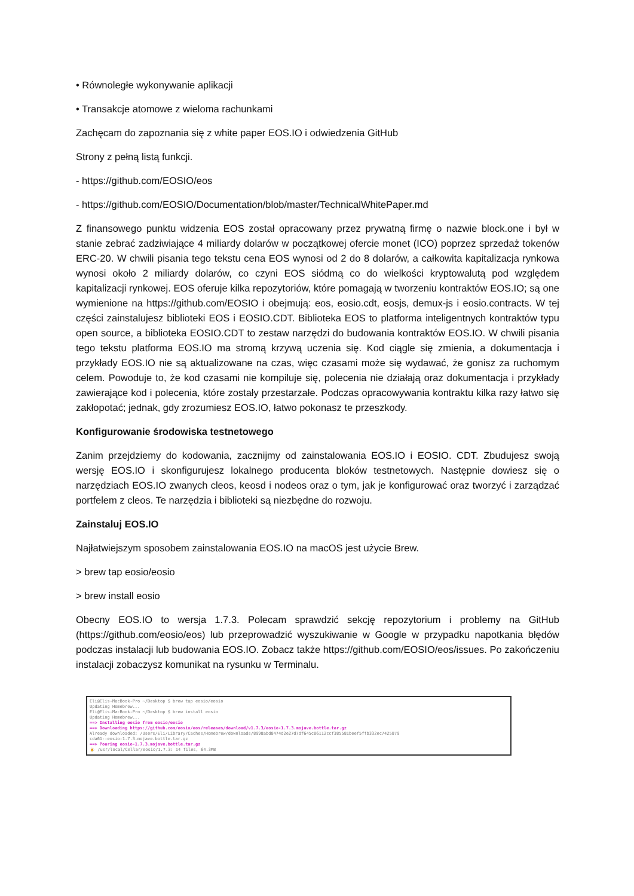• Równoległe wykonywanie aplikacji
• Transakcje atomowe z wieloma rachunkami
Zachęcam do zapoznania się z white paper EOS.IO i odwiedzenia GitHub
Strony z pełną listą funkcji.
- https://github.com/EOSIO/eos
- https://github.com/EOSIO/Documentation/blob/master/TechnicalWhitePaper.md
Z finansowego punktu widzenia EOS został opracowany przez prywatną firmę o nazwie block.one i był w stanie zebrać zadziwiające 4 miliardy dolarów w początkowej ofercie monet (ICO) poprzez sprzedaż tokenów ERC-20. W chwili pisania tego tekstu cena EOS wynosi od 2 do 8 dolarów, a całkowita kapitalizacja rynkowa wynosi około 2 miliardy dolarów, co czyni EOS siódmą co do wielkości kryptowalutą pod względem kapitalizacji rynkowej. EOS oferuje kilka repozytoriów, które pomagają w tworzeniu kontraktów EOS.IO; są one wymienione na https://github.com/EOSIO i obejmują: eos, eosio.cdt, eosjs, demux-js i eosio.contracts. W tej części zainstalujesz biblioteki EOS i EOSIO.CDT. Biblioteka EOS to platforma inteligentnych kontraktów typu open source, a biblioteka EOSIO.CDT to zestaw narzędzi do budowania kontraktów EOS.IO. W chwili pisania tego tekstu platforma EOS.IO ma stromą krzywą uczenia się. Kod ciągle się zmienia, a dokumentacja i przykłady EOS.IO nie są aktualizowane na czas, więc czasami może się wydawać, że gonisz za ruchomym celem. Powoduje to, że kod czasami nie kompiluje się, polecenia nie działają oraz dokumentacja i przykłady zawierające kod i polecenia, które zostały przestarzałe. Podczas opracowywania kontraktu kilka razy łatwo się zakłopotać; jednak, gdy zrozumiesz EOS.IO, łatwo pokonasz te przeszkody.
Konfigurowanie środowiska testnetowego
Zanim przejdziemy do kodowania, zacznijmy od zainstalowania EOS.IO i EOSIO. CDT. Zbudujesz swoją wersję EOS.IO i skonfigurujesz lokalnego producenta bloków testnetowych. Następnie dowiesz się o narzędziach EOS.IO zwanych cleos, keosd i nodeos oraz o tym, jak je konfigurować oraz tworzyć i zarządzać portfelem z cleos. Te narzędzia i biblioteki są niezbędne do rozwoju.
Zainstaluj EOS.IO
Najłatwiejszym sposobem zainstalowania EOS.IO na macOS jest użycie Brew.
> brew tap eosio/eosio
> brew install eosio
Obecny EOS.IO to wersja 1.7.3. Polecam sprawdzić sekcję repozytorium i problemy na GitHub (https://github.com/eosio/eos) lub przeprowadzić wyszukiwanie w Google w przypadku napotkania błędów podczas instalacji lub budowania EOS.IO. Zobacz także https://github.com/EOSIO/eos/issues. Po zakończeniu instalacji zobaczysz komunikat na rysunku w Terminalu.
Eli@Elis-MacBook-Pro ~/Desktop $ brew tap eosio/eosio
Updating Homebrew...
Eli@Elis-MacBook-Pro ~/Desktop $ brew install eosio
Updating Homebrew...
==> Installing eosio from eosio/eosio
==> Downloading https://github.com/eosio/eos/releases/download/v1.7.3/eosio-1.7.3.mojave.bottle.tar.gz
Already downloaded: /Users/Eli/Library/Caches/Homebrew/downloads/8998abd8474d2e27d7df645c86112ccf385581beef5ffb332ec7425879
cda61--eosio-1.7.3.mojave.bottle.tar.gz
==> Pouring eosio-1.7.3.mojave.bottle.tar.gz
🍺 /usr/local/Cellar/eosio/1.7.3: 14 files, 64.3MB